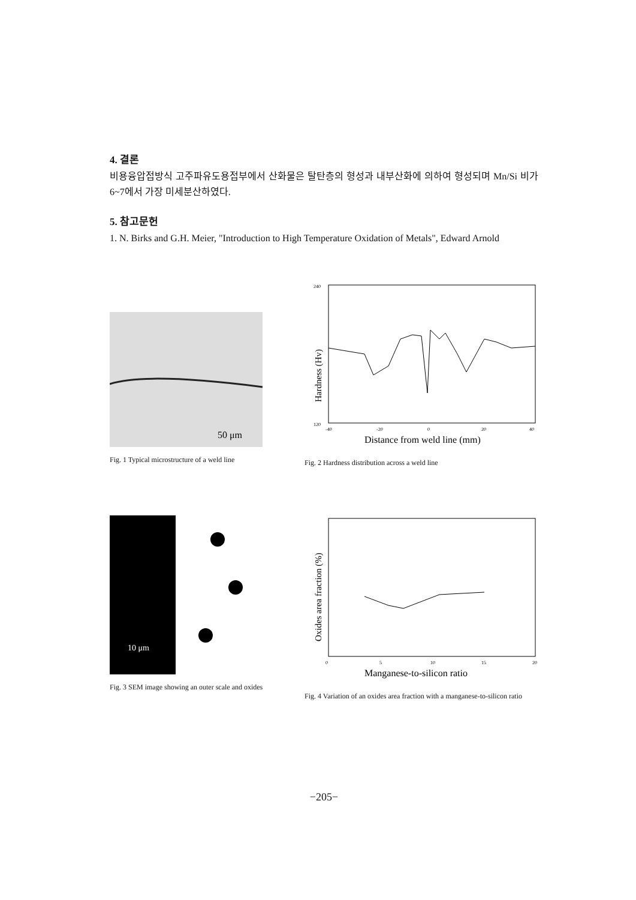4. 결론
비용융압접방식 고주파유도용접부에서 산화물은 탈탄층의 형성과 내부산화에 의하여 형성되며 Mn/Si 비가 6~7에서 가장 미세분산하였다.
5. 참고문헌
1. N. Birks and G.H. Meier, "Introduction to High Temperature Oxidation of Metals", Edward Arnold
50 μm
Fig. 1 Typical microstructure of a weld line
240
120
-40
-20
0
20
40
Distance from weld line (mm)
Hardness (Hv)
Fig. 2 Hardness distribution across a weld line
10 μm
Fig. 3 SEM image showing an outer scale and oxides
0
5
10
15
20
Manganese-to-silicon ratio
Oxides area fraction (%)
Fig. 4 Variation of an oxides area fraction with a manganese-to-silicon ratio
−205−